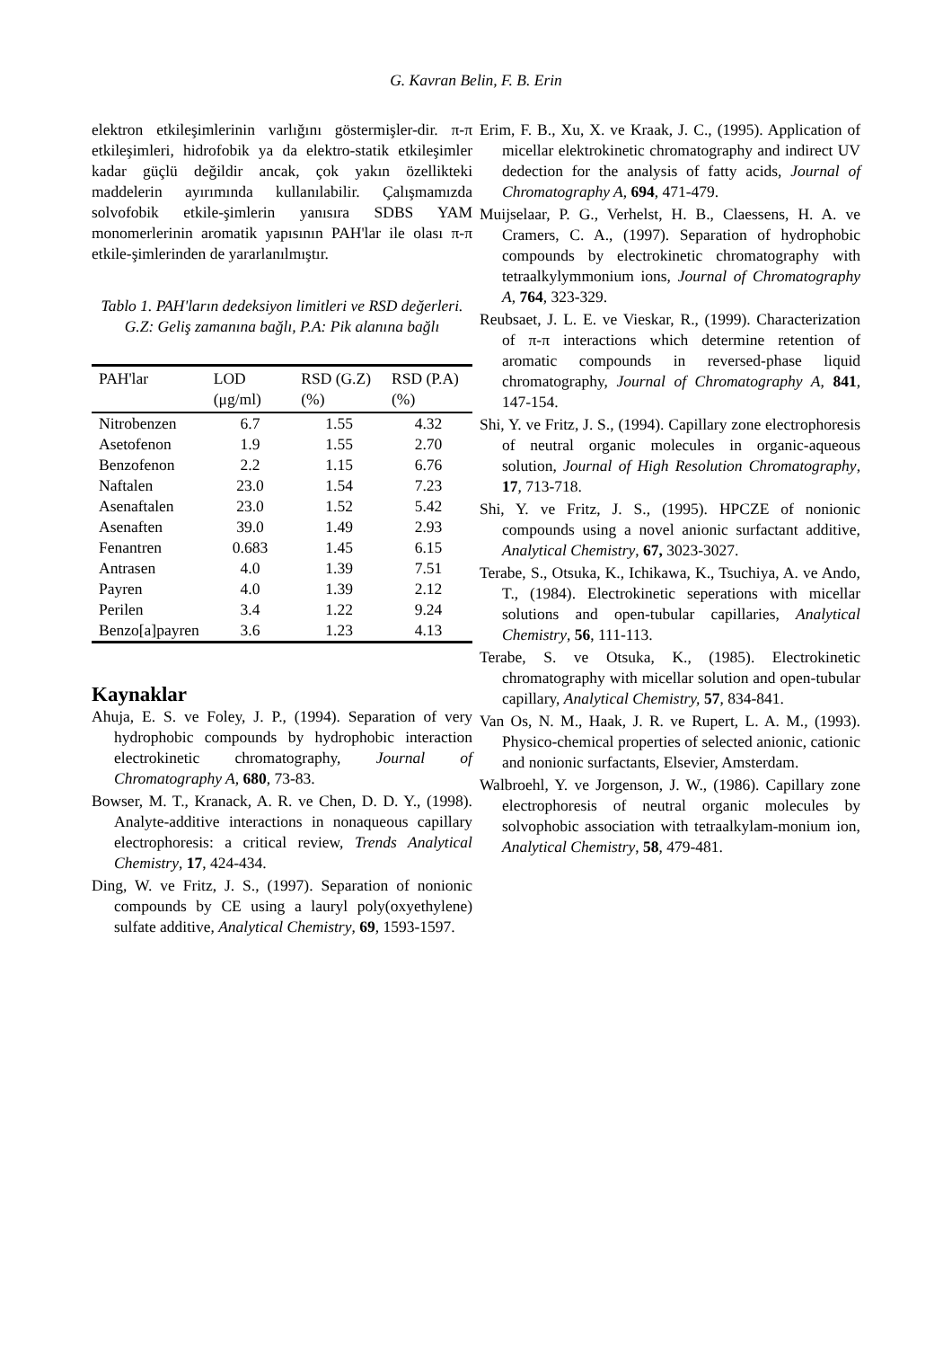G. Kavran Belin, F. B. Erin
elektron etkileşimlerinin varlığını göstermişler-dir. π-π etkileşimleri, hidrofobik ya da elektro-statik etkileşimler kadar güçlü değildir ancak, çok yakın özellikteki maddelerin ayırımında kullanılabilir. Çalışmamızda solvofobik etkile-şimlerin yanısıra SDBS YAM monomerlerinin aromatik yapısının PAH'lar ile olası π-π etkile-şimlerinden de yararlanılmıştır.
Tablo 1. PAH'ların dedeksiyon limitleri ve RSD değerleri. G.Z: Geliş zamanına bağlı, P.A: Pik alanına bağlı
| PAH'lar | LOD (μg/ml) | RSD (G.Z)(%) | RSD (P.A)(%) |
| --- | --- | --- | --- |
| Nitrobenzen | 6.7 | 1.55 | 4.32 |
| Asetofenon | 1.9 | 1.55 | 2.70 |
| Benzofenon | 2.2 | 1.15 | 6.76 |
| Naftalen | 23.0 | 1.54 | 7.23 |
| Asenaftalen | 23.0 | 1.52 | 5.42 |
| Asenaften | 39.0 | 1.49 | 2.93 |
| Fenantren | 0.683 | 1.45 | 6.15 |
| Antrasen | 4.0 | 1.39 | 7.51 |
| Payren | 4.0 | 1.39 | 2.12 |
| Perilen | 3.4 | 1.22 | 9.24 |
| Benzo[a]payren | 3.6 | 1.23 | 4.13 |
Kaynaklar
Ahuja, E. S. ve Foley, J. P., (1994). Separation of very hydrophobic compounds by hydrophobic interaction electrokinetic chromatography, Journal of Chromatography A, 680, 73-83.
Bowser, M. T., Kranack, A. R. ve Chen, D. D. Y., (1998). Analyte-additive interactions in nonaqueous capillary electrophoresis: a critical review, Trends Analytical Chemistry, 17, 424-434.
Ding, W. ve Fritz, J. S., (1997). Separation of nonionic compounds by CE using a lauryl poly(oxyethylene) sulfate additive, Analytical Chemistry, 69, 1593-1597.
Erim, F. B., Xu, X. ve Kraak, J. C., (1995). Application of micellar elektrokinetic chromatography and indirect UV dedection for the analysis of fatty acids, Journal of Chromatography A, 694, 471-479.
Muijselaar, P. G., Verhelst, H. B., Claessens, H. A. ve Cramers, C. A., (1997). Separation of hydrophobic compounds by electrokinetic chromatography with tetraalkylymmonium ions, Journal of Chromatography A, 764, 323-329.
Reubsaet, J. L. E. ve Vieskar, R., (1999). Characterization of π-π interactions which determine retention of aromatic compounds in reversed-phase liquid chromatography, Journal of Chromatography A, 841, 147-154.
Shi, Y. ve Fritz, J. S., (1994). Capillary zone electrophoresis of neutral organic molecules in organic-aqueous solution, Journal of High Resolution Chromatography, 17, 713-718.
Shi, Y. ve Fritz, J. S., (1995). HPCZE of nonionic compounds using a novel anionic surfactant additive, Analytical Chemistry, 67, 3023-3027.
Terabe, S., Otsuka, K., Ichikawa, K., Tsuchiya, A. ve Ando, T., (1984). Electrokinetic seperations with micellar solutions and open-tubular capillaries, Analytical Chemistry, 56, 111-113.
Terabe, S. ve Otsuka, K., (1985). Electrokinetic chromatography with micellar solution and open-tubular capillary, Analytical Chemistry, 57, 834-841.
Van Os, N. M., Haak, J. R. ve Rupert, L. A. M., (1993). Physico-chemical properties of selected anionic, cationic and nonionic surfactants, Elsevier, Amsterdam.
Walbroehl, Y. ve Jorgenson, J. W., (1986). Capillary zone electrophoresis of neutral organic molecules by solvophobic association with tetraalkylam-monium ion, Analytical Chemistry, 58, 479-481.